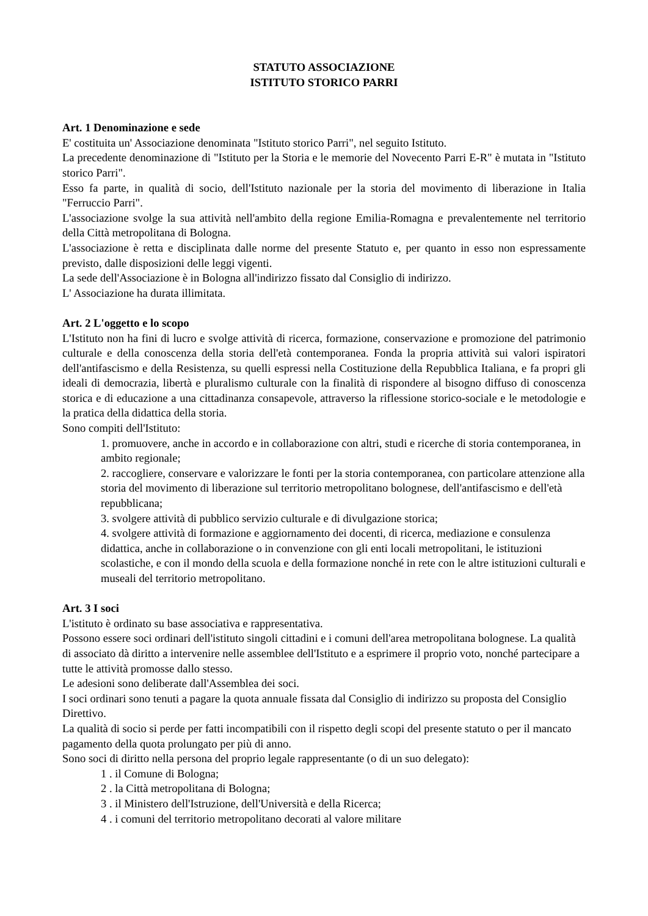STATUTO ASSOCIAZIONE
ISTITUTO STORICO PARRI
Art. 1 Denominazione e sede
E' costituita un' Associazione denominata "Istituto storico Parri", nel seguito Istituto.
La precedente denominazione di "Istituto per la Storia e le memorie del Novecento Parri E-R" è mutata in "Istituto storico Parri".
Esso fa parte, in qualità di socio, dell'Istituto nazionale per la storia del movimento di liberazione in Italia "Ferruccio Parri".
L'associazione svolge la sua attività nell'ambito della regione Emilia-Romagna e prevalentemente nel territorio della Città metropolitana di Bologna.
L'associazione è retta e disciplinata dalle norme del presente Statuto e, per quanto in esso non espressamente previsto, dalle disposizioni delle leggi vigenti.
La sede dell'Associazione è in Bologna all'indirizzo fissato dal Consiglio di indirizzo.
L' Associazione ha durata illimitata.
Art. 2 L'oggetto e lo scopo
L'Istituto non ha fini di lucro e svolge attività di ricerca, formazione, conservazione e promozione del patrimonio culturale e della conoscenza della storia dell'età contemporanea. Fonda la propria attività sui valori ispiratori dell'antifascismo e della Resistenza, su quelli espressi nella Costituzione della Repubblica Italiana, e fa propri gli ideali di democrazia, libertà e pluralismo culturale con la finalità di rispondere al bisogno diffuso di conoscenza storica e di educazione a una cittadinanza consapevole, attraverso la riflessione storico-sociale e le metodologie e la pratica della didattica della storia.
Sono compiti dell'Istituto:
1. promuovere, anche in accordo e in collaborazione con altri, studi e ricerche di storia contemporanea, in ambito regionale;
2. raccogliere, conservare e valorizzare le fonti per la storia contemporanea, con particolare attenzione alla storia del movimento di liberazione sul territorio metropolitano bolognese, dell'antifascismo e dell'età repubblicana;
3. svolgere attività di pubblico servizio culturale e di divulgazione storica;
4. svolgere attività di formazione e aggiornamento dei docenti, di ricerca, mediazione e consulenza didattica, anche in collaborazione o in convenzione con gli enti locali metropolitani, le istituzioni scolastiche, e con il mondo della scuola e della formazione nonché in rete con le altre istituzioni culturali e museali del territorio metropolitano.
Art. 3 I soci
L'istituto è ordinato su base associativa e rappresentativa.
Possono essere soci ordinari dell'istituto singoli cittadini e i comuni dell'area metropolitana bolognese. La qualità di associato dà diritto a intervenire nelle assemblee dell'Istituto e a esprimere il proprio voto, nonché partecipare a tutte le attività promosse dallo stesso.
Le adesioni sono deliberate dall'Assemblea dei soci.
I soci ordinari sono tenuti a pagare la quota annuale fissata dal Consiglio di indirizzo su proposta del Consiglio Direttivo.
La qualità di socio si perde per fatti incompatibili con il rispetto degli scopi del presente statuto o per il mancato pagamento della quota prolungato per più di anno.
Sono soci di diritto nella persona del proprio legale rappresentante (o di un suo delegato):
1 . il Comune di Bologna;
2 . la Città metropolitana di Bologna;
3 . il Ministero dell'Istruzione, dell'Università e della Ricerca;
4 . i comuni del territorio metropolitano decorati al valore militare